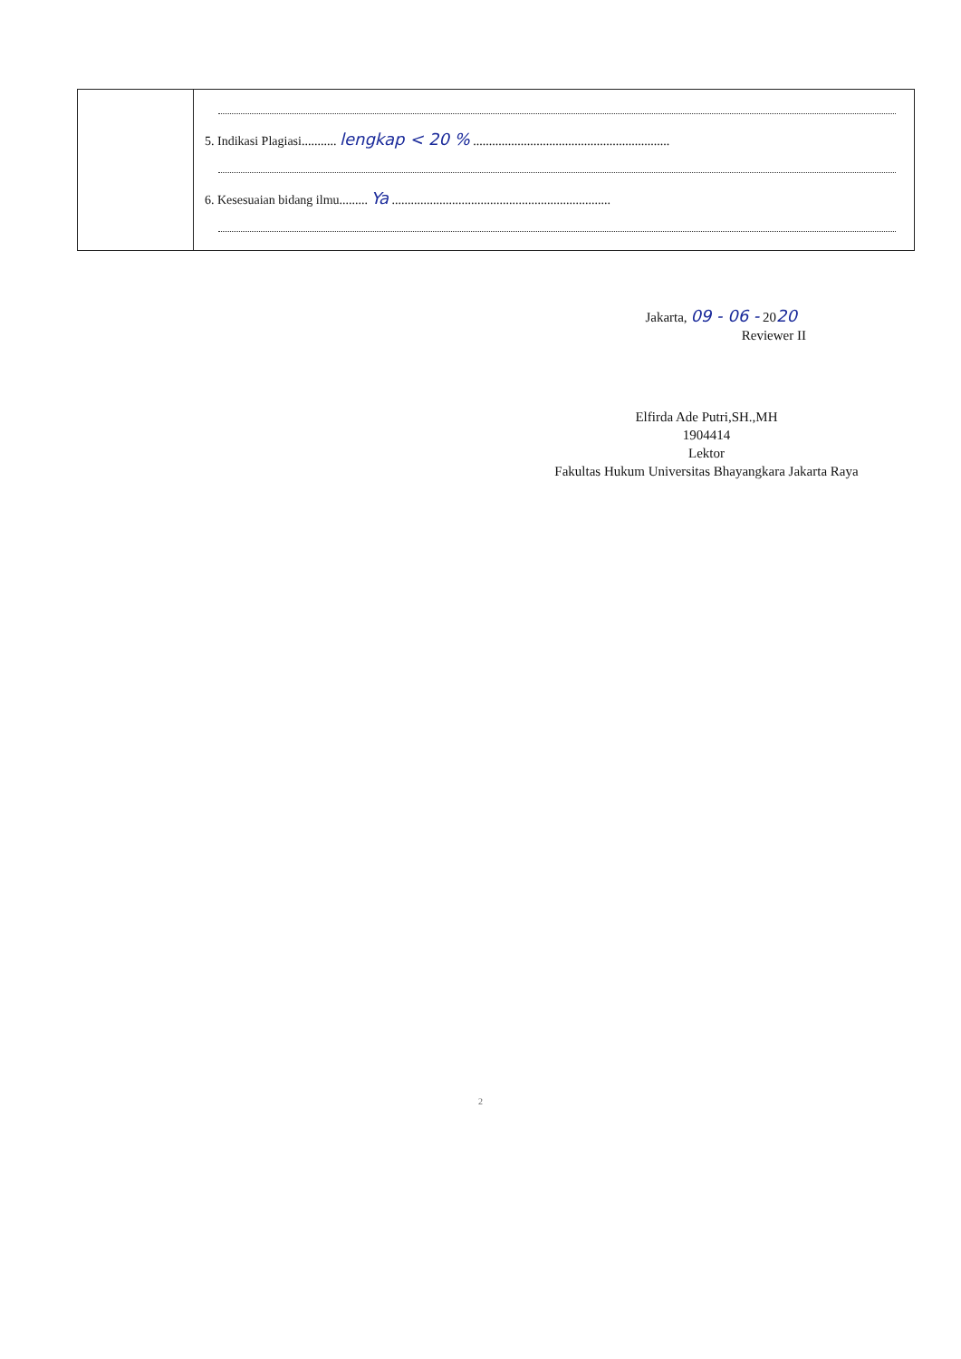| | 5. Indikasi Plagiasi........... lengkap < 20 % .............................................................. 6. Kesesuaian bidang ilmu......... Ya ..................................................................... |
Jakarta, 09 - 06 - 2020
Reviewer II
Elfirda Ade Putri,SH.,MH
1904414
Lektor
Fakultas Hukum Universitas Bhayangkara Jakarta Raya
2